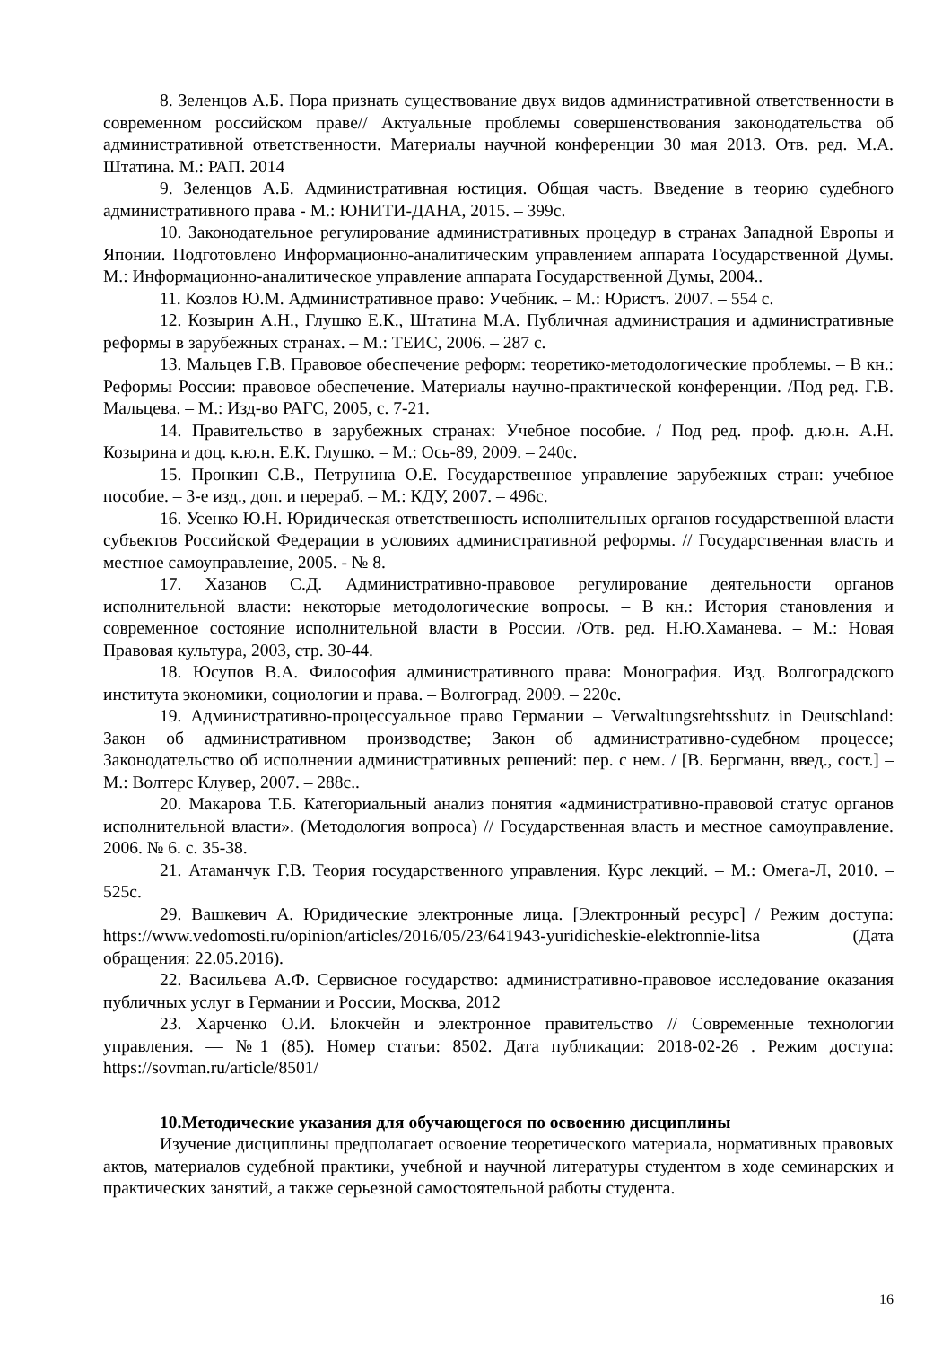8. Зеленцов А.Б. Пора признать существование двух видов административной ответственности в современном российском праве// Актуальные проблемы совершенствования законодательства об административной ответственности. Материалы научной конференции 30 мая 2013. Отв. ред. М.А. Штатина. М.: РАП. 2014
9. Зеленцов А.Б. Административная юстиция. Общая часть. Введение в теорию судебного административного права - М.: ЮНИТИ-ДАНА, 2015. – 399с.
10. Законодательное регулирование административных процедур в странах Западной Европы и Японии. Подготовлено Информационно-аналитическим управлением аппарата Государственной Думы. М.: Информационно-аналитическое управление аппарата Государственной Думы, 2004..
11. Козлов Ю.М. Административное право: Учебник. – М.: Юристъ. 2007. – 554 с.
12. Козырин А.Н., Глушко Е.К., Штатина М.А. Публичная администрация и административные реформы в зарубежных странах. – М.: ТЕИС, 2006. – 287 с.
13. Мальцев Г.В. Правовое обеспечение реформ: теоретико-методологические проблемы. – В кн.: Реформы России: правовое обеспечение. Материалы научно-практической конференции. /Под ред. Г.В. Мальцева. – М.: Изд-во РАГС, 2005, с. 7-21.
14. Правительство в зарубежных странах: Учебное пособие. / Под ред. проф. д.ю.н. А.Н. Козырина и доц. к.ю.н. Е.К. Глушко. – М.: Ось-89, 2009. – 240с.
15. Пронкин С.В., Петрунина О.Е. Государственное управление зарубежных стран: учебное пособие. – 3-е изд., доп. и перераб. – М.: КДУ, 2007. – 496с.
16. Усенко Ю.Н. Юридическая ответственность исполнительных органов государственной власти субъектов Российской Федерации в условиях административной реформы. // Государственная власть и местное самоуправление, 2005. - № 8.
17. Хазанов С.Д. Административно-правовое регулирование деятельности органов исполнительной власти: некоторые методологические вопросы. – В кн.: История становления и современное состояние исполнительной власти в России. /Отв. ред. Н.Ю.Хаманева. – М.: Новая Правовая культура, 2003, стр. 30-44.
18. Юсупов В.А. Философия административного права: Монография. Изд. Волгоградского института экономики, социологии и права. – Волгоград. 2009. – 220с.
19. Административно-процессуальное право Германии – Verwaltungsrehtsshutz in Deutschland: Закон об административном производстве; Закон об административно-судебном процессе; Законодательство об исполнении административных решений: пер. с нем. / [В. Бергманн, введ., сост.] – М.: Волтерс Клувер, 2007. – 288с..
20. Макарова Т.Б. Категориальный анализ понятия «административно-правовой статус органов исполнительной власти». (Методология вопроса) // Государственная власть и местное самоуправление. 2006. № 6. с. 35-38.
21. Атаманчук Г.В. Теория государственного управления. Курс лекций. – М.: Омега-Л, 2010. – 525с.
29. Вашкевич А. Юридические электронные лица. [Электронный ресурс] / Режим доступа: https://www.vedomosti.ru/opinion/articles/2016/05/23/641943-yuridicheskie-elektronnie-litsa (Дата обращения: 22.05.2016).
22. Васильева А.Ф. Сервисное государство: административно-правовое исследование оказания публичных услуг в Германии и России, Москва, 2012
23. Харченко О.И. Блокчейн и электронное правительство // Современные технологии управления. — №1 (85). Номер статьи: 8502. Дата публикации: 2018-02-26 . Режим доступа: https://sovman.ru/article/8501/
10.Методические указания для обучающегося по освоению дисциплины
Изучение дисциплины предполагает освоение теоретического материала, нормативных правовых актов, материалов судебной практики, учебной и научной литературы студентом в ходе семинарских и практических занятий, а также серьезной самостоятельной работы студента.
16